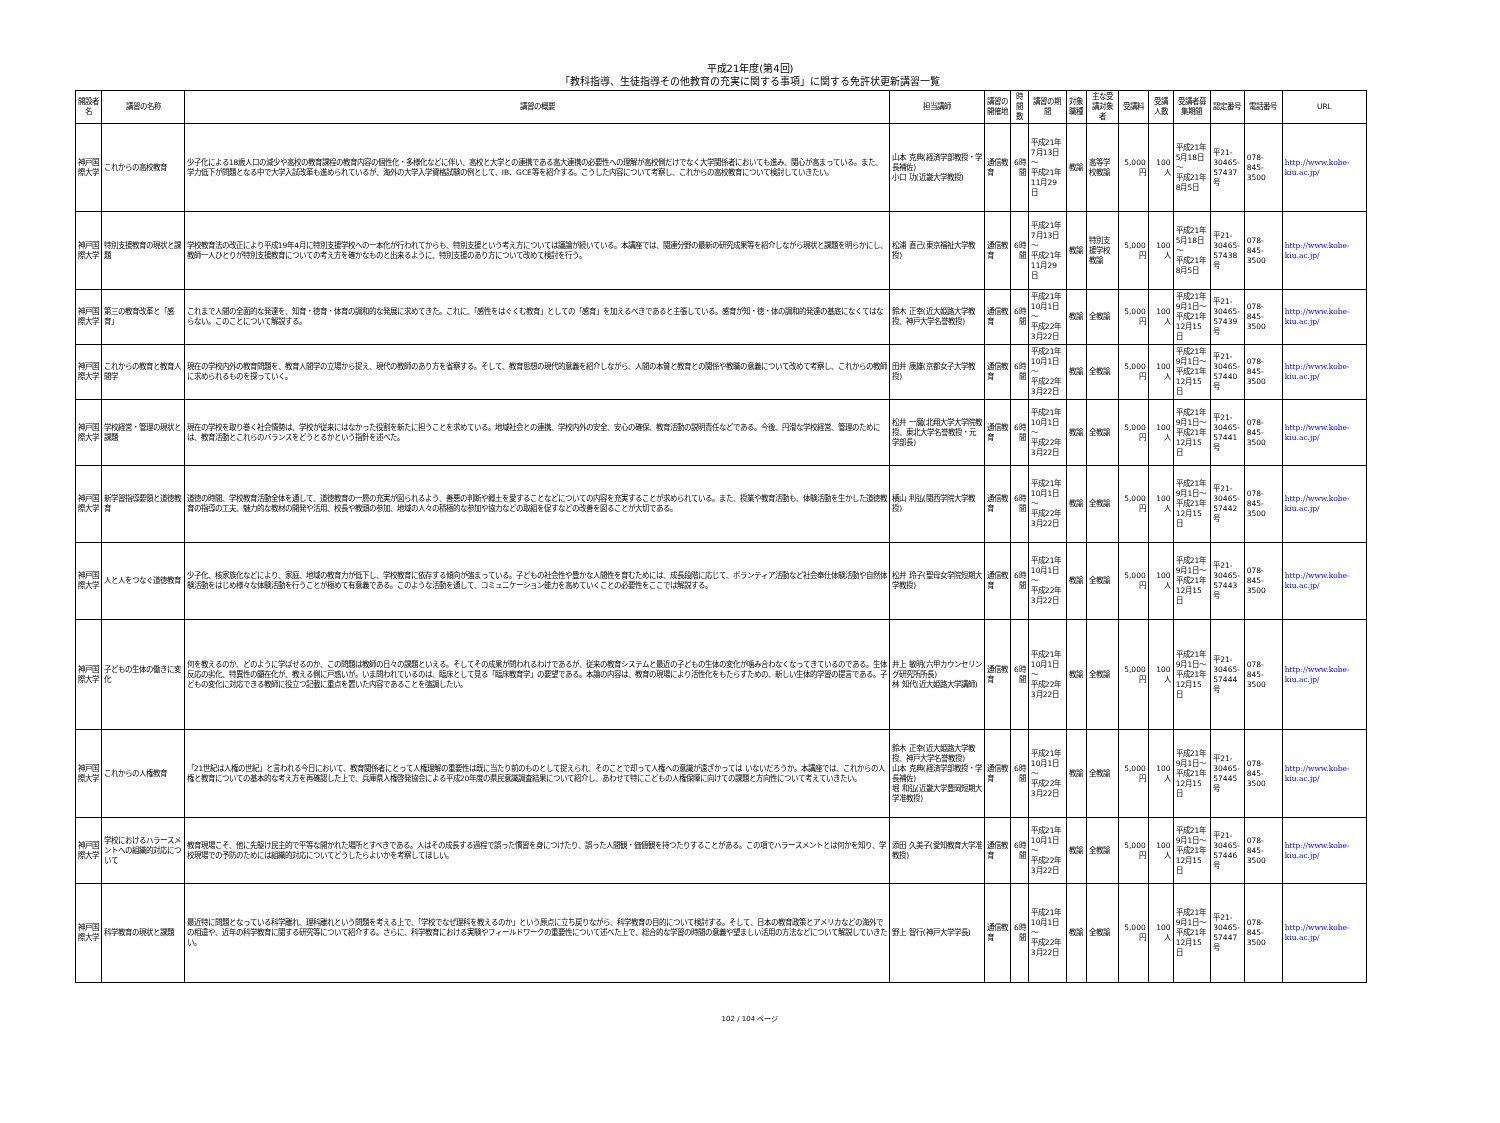平成21年度(第4回)
「教科指導、生徒指導その他教育の充実に関する事項」に関する免許状更新講習一覧
| 開設者名 | 講習の名称 | 講習の概要 | 担当講師 | 講習の開催地 | 時間数 | 講習の期間 | 対象職種 | 主な受講対象者 | 受講料 | 受講人数 | 受講者募集期間 | 認定番号 | 電話番号 | URL |
| --- | --- | --- | --- | --- | --- | --- | --- | --- | --- | --- | --- | --- | --- | --- |
| 神戸国際大学 | これからの高校教育 | 少子化による18歳人口の減少や高校の教育課程の教育内容の個性化・多様化などに伴い、高校と大学との連携である高大連携の必要性への理解が高校側だけでなく大学関係者においても進み、関心が高まっている。また、学力低下が問題となる中で大学入試改革も進められているが、海外の大学入学資格試験の例として、IB、GCE等を紹介する。こうした内容について考察し、これからの高校教育について検討していきたい。 | 山本 克典(経済学部教授・学長補佐) 小口 功(近畿大学教授) | 通信教育 | 6時間 | 平成21年7月13日～ 平成21年11月29日 | 教諭 | 高等学校教諭 | 5,000円 | 100人 | 平成21年5月18日～ 平成21年8月5日 | 平21- 30465- 57437号 | 078-845-3500 | http://www.kobe-kiu.ac.jp/ |
| 神戸国際大学 | 特別支援教育の現状と課題 | 学校教育法の改正により平成19年4月に特別支援学校への一本化が行われてからも、特別支援という考え方については議論が続いている。本講座では、関連分野の最新の研究成果等を紹介しながら現状と課題を明らかにし、教師一人ひとりが特別支援教育についての考え方を確かなものと出来るように、特別支援のあり方について改めて検討を行う。 | 松浦 直己(東京福祉大学教授) | 通信教育 | 6時間 | 平成21年7月13日～ 平成21年11月29日 | 教諭 | 特別支援学校教諭 | 5,000円 | 100人 | 平成21年5月18日～ 平成21年8月5日 | 平21- 30465- 57438号 | 078-845-3500 | http://www.kobe-kiu.ac.jp/ |
| 神戸国際大学 | 第三の教育改革と「感育」 | これまで人間の全面的な発達を、知育・徳育・体育の調和的な発展に求めてきた。これに、「感性をはぐくむ教育」としての「感育」を加えるべきであると主張している。感育が知・徳・体の調和的発達の基底になくてはならない。このことについて解説する。 | 鈴木 正幸(近大姫路大学教授、神戸大学名誉教授) | 通信教育 | 6時間 | 平成21年10月1日～ 平成22年3月22日 | 教諭 | 全教諭 | 5,000円 | 100人 | 平成21年9月1日～ 平成21年12月15日 | 平21- 30465- 57439号 | 078-845-3500 | http://www.kobe-kiu.ac.jp/ |
| 神戸国際大学 | これからの教育と教育人間学 | 現在の学校内外の教育問題を、教育人間学の立場から捉え、現代の教師のあり方を省察する。そして、教育思想の現代的意義を紹介しながら、人間の本質と教育との関係や教職の意義について改めて考察し、これからの教師に求められるものを探っていく。 | 田井 康雄(京都女子大学教授) | 通信教育 | 6時間 | 平成21年10月1日～ 平成22年3月22日 | 教諭 | 全教諭 | 5,000円 | 100人 | 平成21年9月1日～ 平成21年12月15日 | 平21- 30465- 57440号 | 078-845-3500 | http://www.kobe-kiu.ac.jp/ |
| 神戸国際大学 | 学校経営・管理の現状と課題 | 現在の学校を取り巻く社会情勢は、学校が従来にはなかった役割を新たに担うことを求めている。地域社会との連携、学校内外の安全、安心の確保、教育活動の説明責任などである。今後、円滑な学校経営、管理のためには、教育活動とこれらのバランスをどうとるかという指針を述べた。 | 松井 一麿(北翔大学大学院教授、東北大学名誉教授・元学部長) | 通信教育 | 6時間 | 平成21年10月1日～ 平成22年3月22日 | 教諭 | 全教諭 | 5,000円 | 100人 | 平成21年9月1日～ 平成21年12月15日 | 平21- 30465- 57441号 | 078-845-3500 | http://www.kobe-kiu.ac.jp/ |
| 神戸国際大学 | 新学習指導要領と道徳教育 | 道徳の時間、学校教育活動全体を通して、道徳教育の一層の充実が図られるよう、善悪の判断や郷土を愛することなどについての内容を充実することが求められている。また、授業や教育活動も、体験活動を生かした道徳教育の指導の工夫、魅力的な教材の開発や活用、校長や教頭の参加、地域の人々の積極的な参加や協力などの取組を促すなどの改善を図ることが大切である。 | 横山 利弘(関西学院大学教授) | 通信教育 | 6時間 | 平成21年10月1日～ 平成22年3月22日 | 教諭 | 全教諭 | 5,000円 | 100人 | 平成21年9月1日～ 平成21年12月15日 | 平21- 30465- 57442号 | 078-845-3500 | http://www.kobe-kiu.ac.jp/ |
| 神戸国際大学 | 人と人をつなぐ道徳教育 | 少子化、核家族化などにより、家庭、地域の教育力が低下し、学校教育に依存する傾向が強まっている。子どもの社会性や豊かな人間性を育むためには、成長段階に応じて、ボランティア活動など社会奉仕体験活動や自然体験活動をはじめ様々な体験活動を行うことが極めて有意義である。このような活動を通して、コミュニケーション能力を高めていくことの必要性をここでは解説する。 | 松井 玲子(聖母女学院短期大学教授) | 通信教育 | 6時間 | 平成21年10月1日～ 平成22年3月22日 | 教諭 | 全教諭 | 5,000円 | 100人 | 平成21年9月1日～ 平成21年12月15日 | 平21- 30465- 57443号 | 078-845-3500 | http://www.kobe-kiu.ac.jp/ |
| 神戸国際大学 | 子どもの生体の働きに変化 | 何を教えるのか、どのように学ばせるのか、この問題は教師の日々の課題といえる。そしてその成果が問われるわけであるが、従来の教育システムと最近の子どもの生体の変化が噛み合わなくなってきているのである。生体反応の劣化、特異性の顕在化が、教える側に戸惑いが。いま問われているのは、臨床として見る「臨床教育学」の要望である。本論の内容は、教育の現場により活性化をもたらすための、新しい生体的学習の提言である。子どもの変化に対応できる教師に役立つ記載に重点を置いた内容であることを強調したい。 | 井上 敏明(六甲カウンセリング研究所所長) 林 知代(近大姫路大学講師) | 通信教育 | 6時間 | 平成21年10月1日～ 平成22年3月22日 | 教諭 | 全教諭 | 5,000円 | 100人 | 平成21年9月1日～ 平成21年12月15日 | 平21- 30465- 57444号 | 078-845-3500 | http://www.kobe-kiu.ac.jp/ |
| 神戸国際大学 | これからの人権教育 | 「21世紀は人権の世紀」と言われる今日において、教育関係者にとって人権理解の重要性は既に当たり前のものとして捉えられ、そのことで却って人権への意識が遠ざかっては いないだろうか。本講座では、これからの人権と教育についての基本的な考え方を再確認した上で、兵庫県人権啓発協会による平成20年度の県民意識調査結果について紹介し、あわせて特にこどもの人権保障に向けての課題と方向性について考えていきたい。 | 鈴木 正幸(近大姫路大学教授、神戸大学名誉教授) 山本 克典(経済学部教授・学長補佐) 堀 和弘(近畿大学豊岡短期大学准教授) | 通信教育 | 6時間 | 平成21年10月1日～ 平成22年3月22日 | 教諭 | 全教諭 | 5,000円 | 100人 | 平成21年9月1日～ 平成21年12月15日 | 平21- 30465- 57445号 | 078-845-3500 | http://www.kobe-kiu.ac.jp/ |
| 神戸国際大学 | 学校におけるハラースメントへの組織的対応について | 教育現場こそ、他に先駆け民主的で平等な開かれた場所とすべきである。人はその成長する過程で誤った慣習を身につけたり、誤った人間観・価値観を持つたりすることがある。この項でハラースメントとは何かを知り、学校現場での予防のためには組織的対応についてどうしたらよいかを考察してほしい。 | 添田 久美子(愛知教育大学准教授) | 通信教育 | 6時間 | 平成21年10月1日～ 平成22年3月22日 | 教諭 | 全教諭 | 5,000円 | 100人 | 平成21年9月1日～ 平成21年12月15日 | 平21- 30465- 57446号 | 078-845-3500 | http://www.kobe-kiu.ac.jp/ |
| 神戸国際大学 | 科学教育の現状と課題 | 最近特に問題となっている科学離れ、理科離れという問題を考える上で、「学校でなぜ理科を教えるのか」という原点に立ち戻りながら、科学教育の目的について検討する。そして、日本の教育政策とアメリカなどの海外での相違や、近年の科学教育に関する研究等について紹介する。さらに、科学教育における実験やフィールドワークの重要性について述べた上で、総合的な学習の時間の意義や望ましい活用の方法などについて解説していきたい。 | 野上 智行(神戸大学学長) | 通信教育 | 6時間 | 平成21年10月1日～ 平成22年3月22日 | 教諭 | 全教諭 | 5,000円 | 100人 | 平成21年9月1日～ 平成21年12月15日 | 平21- 30465- 57447号 | 078-845-3500 | http://www.kobe-kiu.ac.jp/ |
102 / 104 ページ